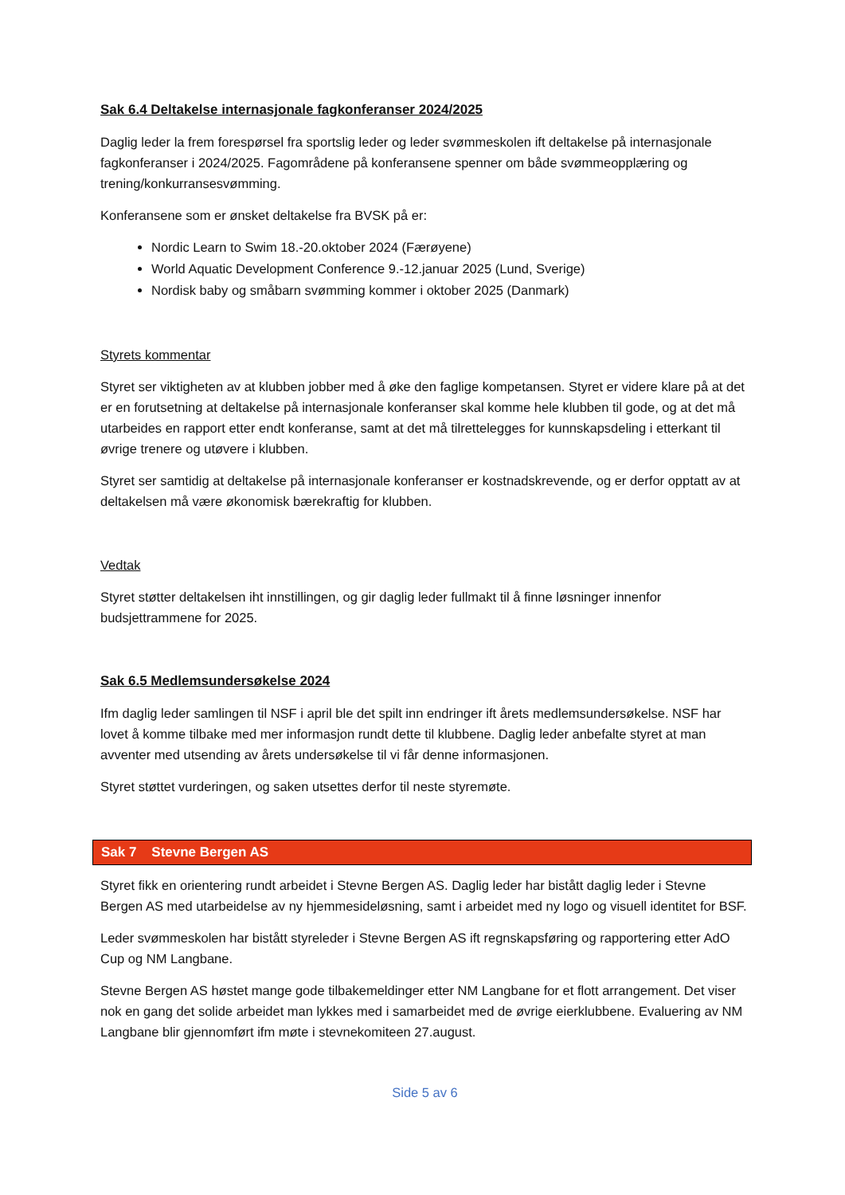Sak 6.4 Deltakelse internasjonale fagkonferanser 2024/2025
Daglig leder la frem forespørsel fra sportslig leder og leder svømmeskolen ift deltakelse på internasjonale fagkonferanser i 2024/2025. Fagområdene på konferansene spenner om både svømmeopplæring og trening/konkurransesvømming.
Konferansene som er ønsket deltakelse fra BVSK på er:
Nordic Learn to Swim 18.-20.oktober 2024 (Færøyene)
World Aquatic Development Conference 9.-12.januar 2025 (Lund, Sverige)
Nordisk baby og småbarn svømming kommer i oktober 2025 (Danmark)
Styrets kommentar
Styret ser viktigheten av at klubben jobber med å øke den faglige kompetansen. Styret er videre klare på at det er en forutsetning at deltakelse på internasjonale konferanser skal komme hele klubben til gode, og at det må utarbeides en rapport etter endt konferanse, samt at det må tilrettelegges for kunnskapsdeling i etterkant til øvrige trenere og utøvere i klubben.
Styret ser samtidig at deltakelse på internasjonale konferanser er kostnadskrevende, og er derfor opptatt av at deltakelsen må være økonomisk bærekraftig for klubben.
Vedtak
Styret støtter deltakelsen iht innstillingen, og gir daglig leder fullmakt til å finne løsninger innenfor budsjettrammene for 2025.
Sak 6.5 Medlemsundersøkelse 2024
Ifm daglig leder samlingen til NSF i april ble det spilt inn endringer ift årets medlemsundersøkelse. NSF har lovet å komme tilbake med mer informasjon rundt dette til klubbene. Daglig leder anbefalte styret at man avventer med utsending av årets undersøkelse til vi får denne informasjonen.
Styret støttet vurderingen, og saken utsettes derfor til neste styremøte.
Sak 7 Stevne Bergen AS
Styret fikk en orientering rundt arbeidet i Stevne Bergen AS. Daglig leder har bistått daglig leder i Stevne Bergen AS med utarbeidelse av ny hjemmesideløsning, samt i arbeidet med ny logo og visuell identitet for BSF.
Leder svømmeskolen har bistått styreleder i Stevne Bergen AS ift regnskapsføring og rapportering etter AdO Cup og NM Langbane.
Stevne Bergen AS høstet mange gode tilbakemeldinger etter NM Langbane for et flott arrangement. Det viser nok en gang det solide arbeidet man lykkes med i samarbeidet med de øvrige eierklubbene. Evaluering av NM Langbane blir gjennomført ifm møte i stevnekomiteen 27.august.
Side 5 av 6